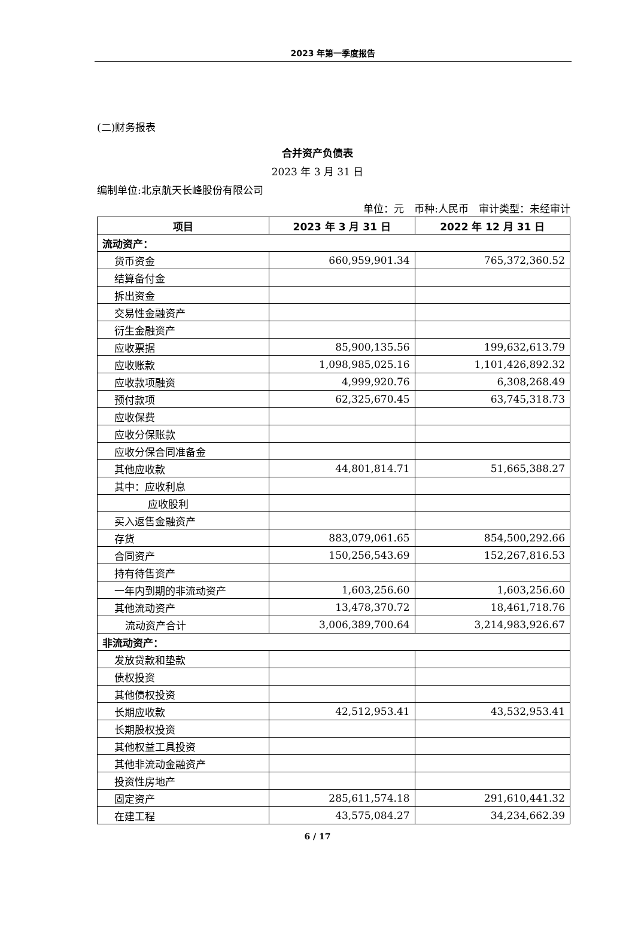2023 年第一季度报告
(二)财务报表
合并资产负债表
2023 年 3 月 31 日
编制单位:北京航天长峰股份有限公司
单位：元　币种:人民币　审计类型：未经审计
| 项目 | 2023 年 3 月 31 日 | 2022 年 12 月 31 日 |
| --- | --- | --- |
| 流动资产： | | |
| 货币资金 | 660,959,901.34 | 765,372,360.52 |
| 结算备付金 | | |
| 拆出资金 | | |
| 交易性金融资产 | | |
| 衍生金融资产 | | |
| 应收票据 | 85,900,135.56 | 199,632,613.79 |
| 应收账款 | 1,098,985,025.16 | 1,101,426,892.32 |
| 应收款项融资 | 4,999,920.76 | 6,308,268.49 |
| 预付款项 | 62,325,670.45 | 63,745,318.73 |
| 应收保费 | | |
| 应收分保账款 | | |
| 应收分保合同准备金 | | |
| 其他应收款 | 44,801,814.71 | 51,665,388.27 |
| 其中：应收利息 | | |
| 应收股利 | | |
| 买入返售金融资产 | | |
| 存货 | 883,079,061.65 | 854,500,292.66 |
| 合同资产 | 150,256,543.69 | 152,267,816.53 |
| 持有待售资产 | | |
| 一年内到期的非流动资产 | 1,603,256.60 | 1,603,256.60 |
| 其他流动资产 | 13,478,370.72 | 18,461,718.76 |
| 流动资产合计 | 3,006,389,700.64 | 3,214,983,926.67 |
| 非流动资产： | | |
| 发放贷款和垫款 | | |
| 债权投资 | | |
| 其他债权投资 | | |
| 长期应收款 | 42,512,953.41 | 43,532,953.41 |
| 长期股权投资 | | |
| 其他权益工具投资 | | |
| 其他非流动金融资产 | | |
| 投资性房地产 | | |
| 固定资产 | 285,611,574.18 | 291,610,441.32 |
| 在建工程 | 43,575,084.27 | 34,234,662.39 |
6 / 17